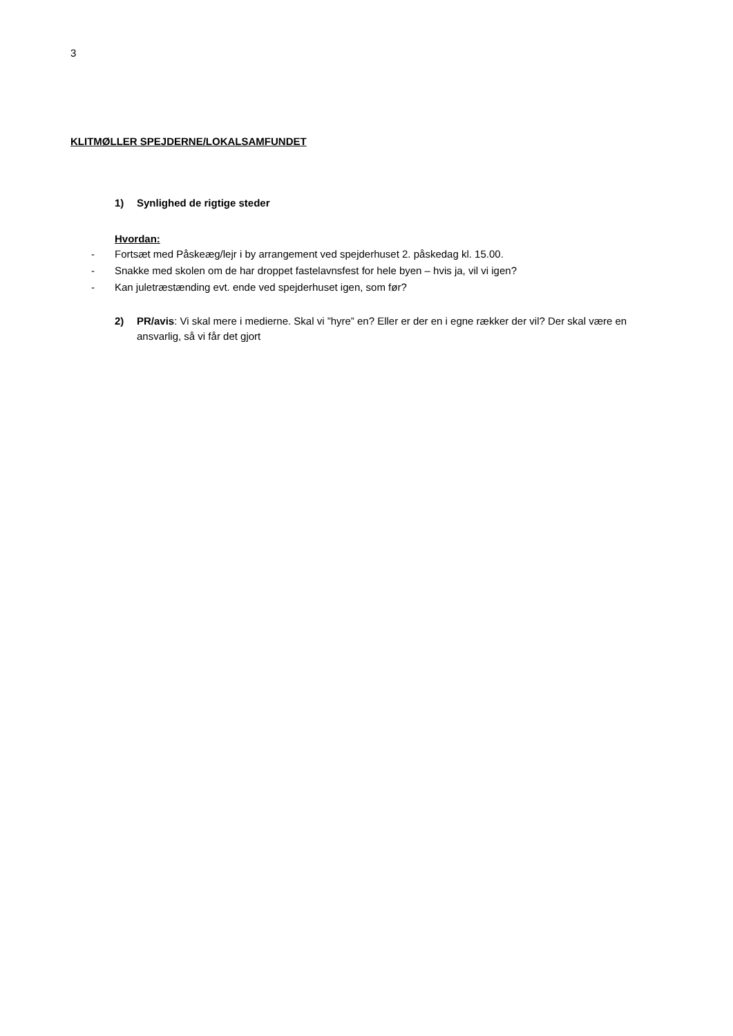3
KLITMØLLER SPEJDERNE/LOKALSAMFUNDET
1) Synlighed de rigtige steder
Hvordan:
- Fortsæt med Påskeæg/lejr i by arrangement ved spejderhuset 2. påskedag kl. 15.00.
- Snakke med skolen om de har droppet fastelavnsfest for hele byen – hvis ja, vil vi igen?
- Kan juletræstænding evt. ende ved spejderhuset igen, som før?
2) PR/avis: Vi skal mere i medierne. Skal vi ”hyre” en? Eller er der en i egne rækker der vil? Der skal være en ansvarlig, så vi får det gjort